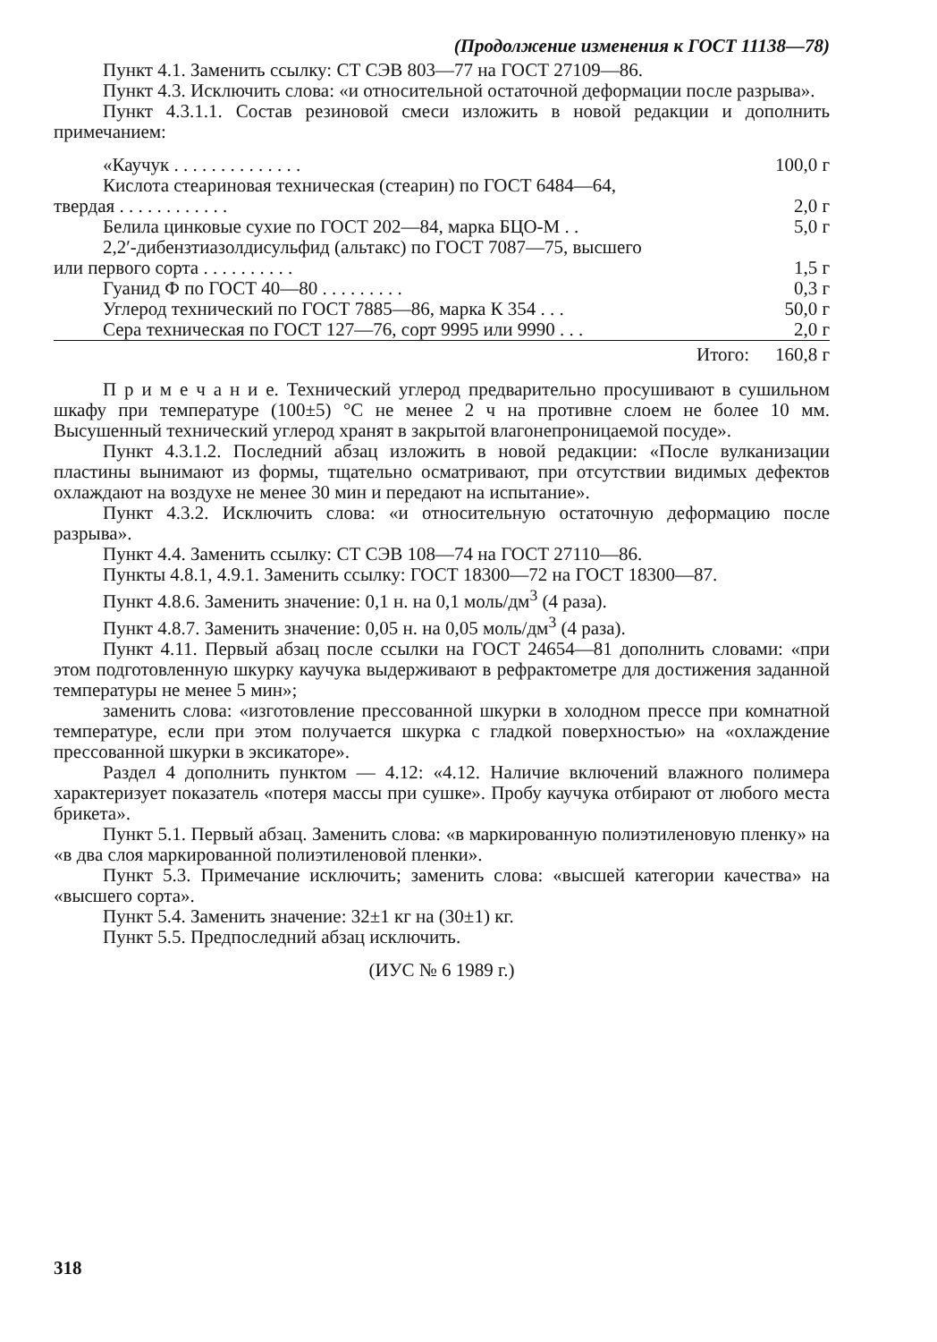(Продолжение изменения к ГОСТ 11138—78)
Пункт 4.1. Заменить ссылку: СТ СЭВ 803—77 на ГОСТ 27109—86.
Пункт 4.3. Исключить слова: «и относительной остаточной деформации после разрыва».
Пункт 4.3.1.1. Состав резиновой смеси изложить в новой редакции и дополнить примечанием:
| «Каучук . . . . . . . . . . . . . . | 100,0 г |
| Кислота стеариновая техническая (стеарин) по ГОСТ 6484—64, твердая . . . . . . . . . . . . | 2,0 г |
| Белила цинковые сухие по ГОСТ 202—84, марка БЦО-М . . | 5,0 г |
| 2,2′-дибензтиазолдисульфид (альтакс) по ГОСТ 7087—75, высшего или первого сорта . . . . . . . . . . | 1,5 г |
| Гуанид Ф по ГОСТ 40—80 . . . . . . . . . | 0,3 г |
| Углерод технический по ГОСТ 7885—86, марка К 354 . . . | 50,0 г |
| Сера техническая по ГОСТ 127—76, сорт 9995 или 9990 . . . | 2,0 г |
| Итого: | 160,8 г |
П р и м е ч а н и е. Технический углерод предварительно просушивают в сушильном шкафу при температуре (100±5) °С не менее 2 ч на противне слоем не более 10 мм. Высушенный технический углерод хранят в закрытой влагонепроницаемой посуде».
Пункт 4.3.1.2. Последний абзац изложить в новой редакции: «После вулканизации пластины вынимают из формы, тщательно осматривают, при отсутствии видимых дефектов охлаждают на воздухе не менее 30 мин и передают на испытание».
Пункт 4.3.2. Исключить слова: «и относительную остаточную деформацию после разрыва».
Пункт 4.4. Заменить ссылку: СТ СЭВ 108—74 на ГОСТ 27110—86.
Пункты 4.8.1, 4.9.1. Заменить ссылку: ГОСТ 18300—72 на ГОСТ 18300—87.
Пункт 4.8.6. Заменить значение: 0,1 н. на 0,1 моль/дм<sup>3</sup> (4 раза).
Пункт 4.8.7. Заменить значение: 0,05 н. на 0,05 моль/дм<sup>3</sup> (4 раза).
Пункт 4.11. Первый абзац после ссылки на ГОСТ 24654—81 дополнить словами: «при этом подготовленную шкурку каучука выдерживают в рефрактометре для достижения заданной температуры не менее 5 мин»;
заменить слова: «изготовление прессованной шкурки в холодном прессе при комнатной температуре, если при этом получается шкурка с гладкой поверхностью» на «охлаждение прессованной шкурки в эксикаторе».
Раздел 4 дополнить пунктом — 4.12: «4.12. Наличие включений влажного полимера характеризует показатель «потеря массы при сушке». Пробу каучука отбирают от любого места брикета».
Пункт 5.1. Первый абзац. Заменить слова: «в маркированную полиэтиленовую пленку» на «в два слоя маркированной полиэтиленовой пленки».
Пункт 5.3. Примечание исключить; заменить слова: «высшей категории качества» на «высшего сорта».
Пункт 5.4. Заменить значение: 32±1 кг на (30±1) кг.
Пункт 5.5. Предпоследний абзац исключить.
(ИУС № 6 1989 г.)
318